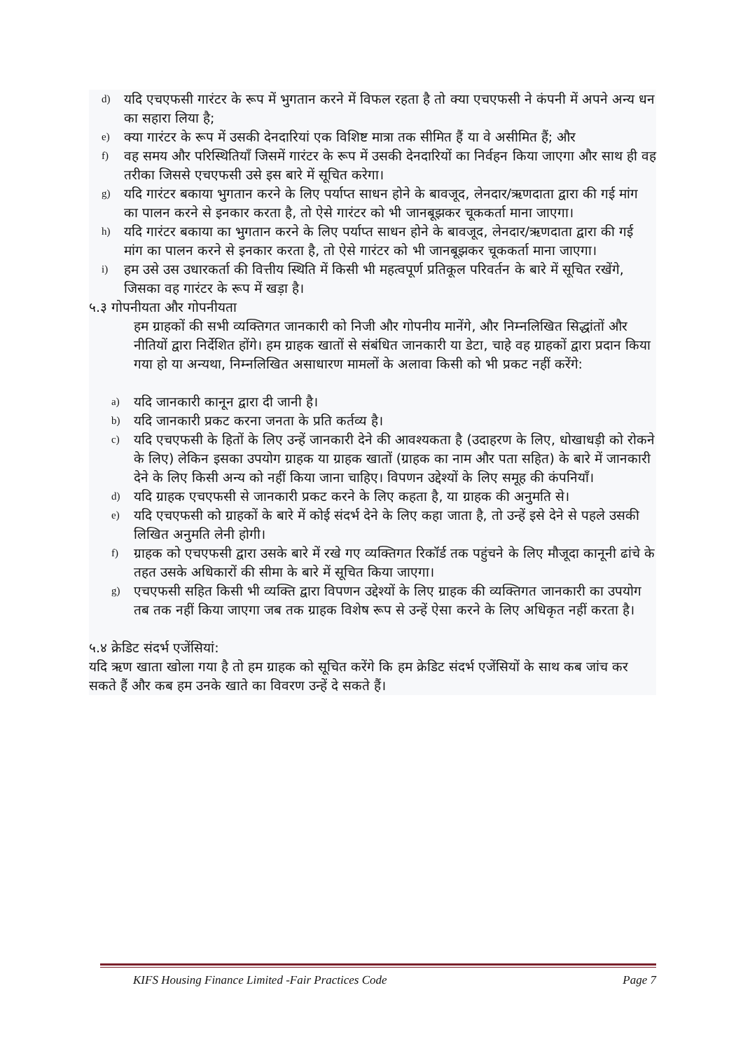d) यदि एचएफसी गारंटर के रूप में भुगतान करने में विफल रहता है तो क्या एचएफसी ने कंपनी में अपने अन्य धन का सहारा लिया है;
e) क्या गारंटर के रूप में उसकी देनदारियां एक विशिष्ट मात्रा तक सीमित हैं या वे असीमित हैं; और
f) वह समय और परिस्थितियाँ जिसमें गारंटर के रूप में उसकी देनदारियों का निर्वहन किया जाएगा और साथ ही वह तरीका जिससे एचएफसी उसे इस बारे में सूचित करेगा।
g) यदि गारंटर बकाया भुगतान करने के लिए पर्याप्त साधन होने के बावजूद, लेनदार/ऋणदाता द्वारा की गई मांग का पालन करने से इनकार करता है, तो ऐसे गारंटर को भी जानबूझकर चूककर्ता माना जाएगा।
h) यदि गारंटर बकाया का भुगतान करने के लिए पर्याप्त साधन होने के बावजूद, लेनदार/ऋणदाता द्वारा की गई मांग का पालन करने से इनकार करता है, तो ऐसे गारंटर को भी जानबूझकर चूककर्ता माना जाएगा।
i) हम उसे उस उधारकर्ता की वित्तीय स्थिति में किसी भी महत्वपूर्ण प्रतिकूल परिवर्तन के बारे में सूचित रखेंगे, जिसका वह गारंटर के रूप में खड़ा है।
५.३ गोपनीयता और गोपनीयता
हम ग्राहकों की सभी व्यक्तिगत जानकारी को निजी और गोपनीय मानेंगे, और निम्नलिखित सिद्धांतों और नीतियों द्वारा निर्देशित होंगे। हम ग्राहक खातों से संबंधित जानकारी या डेटा, चाहे वह ग्राहकों द्वारा प्रदान किया गया हो या अन्यथा, निम्नलिखित असाधारण मामलों के अलावा किसी को भी प्रकट नहीं करेंगे:
a) यदि जानकारी कानून द्वारा दी जानी है।
b) यदि जानकारी प्रकट करना जनता के प्रति कर्तव्य है।
c) यदि एचएफसी के हितों के लिए उन्हें जानकारी देने की आवश्यकता है (उदाहरण के लिए, धोखाधड़ी को रोकने के लिए) लेकिन इसका उपयोग ग्राहक या ग्राहक खातों (ग्राहक का नाम और पता सहित) के बारे में जानकारी देने के लिए किसी अन्य को नहीं किया जाना चाहिए। विपणन उद्देश्यों के लिए समूह की कंपनियाँ।
d) यदि ग्राहक एचएफसी से जानकारी प्रकट करने के लिए कहता है, या ग्राहक की अनुमति से।
e) यदि एचएफसी को ग्राहकों के बारे में कोई संदर्भ देने के लिए कहा जाता है, तो उन्हें इसे देने से पहले उसकी लिखित अनुमति लेनी होगी।
f) ग्राहक को एचएफसी द्वारा उसके बारे में रखे गए व्यक्तिगत रिकॉर्ड तक पहुंचने के लिए मौजूदा कानूनी ढांचे के तहत उसके अधिकारों की सीमा के बारे में सूचित किया जाएगा।
g) एचएफसी सहित किसी भी व्यक्ति द्वारा विपणन उद्देश्यों के लिए ग्राहक की व्यक्तिगत जानकारी का उपयोग तब तक नहीं किया जाएगा जब तक ग्राहक विशेष रूप से उन्हें ऐसा करने के लिए अधिकृत नहीं करता है।
५.४ क्रेडिट संदर्भ एजेंसियां:
यदि ऋण खाता खोला गया है तो हम ग्राहक को सूचित करेंगे कि हम क्रेडिट संदर्भ एजेंसियों के साथ कब जांच कर सकते हैं और कब हम उनके खाते का विवरण उन्हें दे सकते हैं।
KIFS Housing Finance Limited -Fair Practices Code Page 7